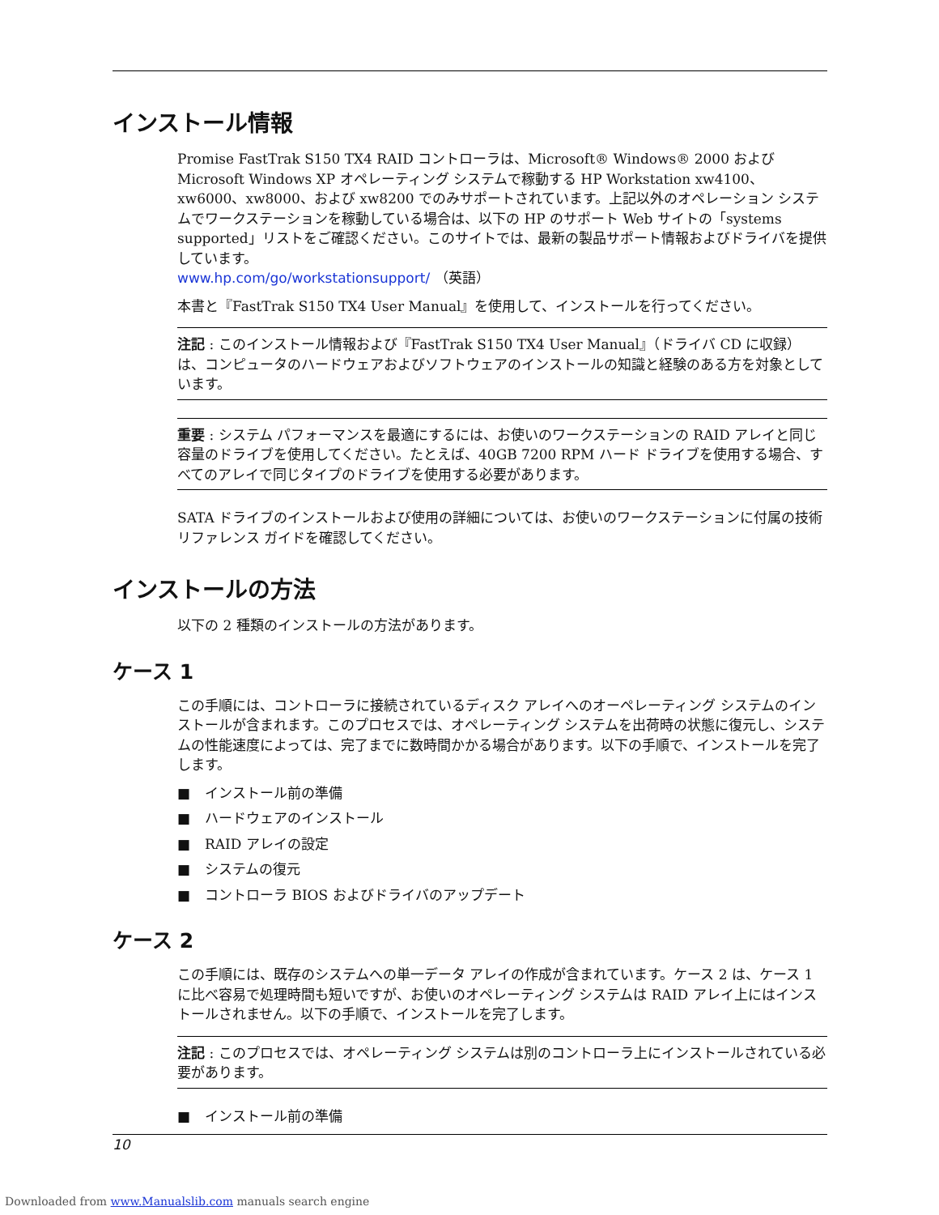インストール情報
Promise FastTrak S150 TX4 RAID コントローラは、Microsoft® Windows® 2000 および Microsoft Windows XP オペレーティング システムで稼動する HP Workstation xw4100、xw6000、xw8000、および xw8200 でのみサポートされています。上記以外のオペレーション システムでワークステーションを稼動している場合は、以下の HP のサポート Web サイトの「systems supported」リストをご確認ください。このサイトでは、最新の製品サポート情報およびドライバを提供しています。
www.hp.com/go/workstationsupport/ （英語）
本書と『FastTrak S150 TX4 User Manual』を使用して、インストールを行ってください。
注記 : このインストール情報および『FastTrak S150 TX4 User Manual』（ドライバ CD に収録）は、コンピュータのハードウェアおよびソフトウェアのインストールの知識と経験のある方を対象としています。
重要 : システム パフォーマンスを最適にするには、お使いのワークステーションの RAID アレイと同じ容量のドライブを使用してください。たとえば、40GB 7200 RPM ハード ドライブを使用する場合、すべてのアレイで同じタイプのドライブを使用する必要があります。
SATA ドライブのインストールおよび使用の詳細については、お使いのワークステーションに付属の技術リファレンス ガイドを確認してください。
インストールの方法
以下の 2 種類のインストールの方法があります。
ケース 1
この手順には、コントローラに接続されているディスク アレイへのオーペレーティング システムのインストールが含まれます。このプロセスでは、オペレーティング システムを出荷時の状態に復元し、システムの性能速度によっては、完了までに数時間かかる場合があります。以下の手順で、インストールを完了します。
■ インストール前の準備
■ ハードウェアのインストール
■ RAID アレイの設定
■ システムの復元
■ コントローラ BIOS およびドライバのアップデート
ケース 2
この手順には、既存のシステムへの単一データ アレイの作成が含まれています。ケース 2 は、ケース 1 に比べ容易で処理時間も短いですが、お使いのオペレーティング システムは RAID アレイ上にはインストールされません。以下の手順で、インストールを完了します。
注記 : このプロセスでは、オペレーティング システムは別のコントローラ上にインストールされている必要があります。
■ インストール前の準備
10
Downloaded from www.Manualslib.com manuals search engine